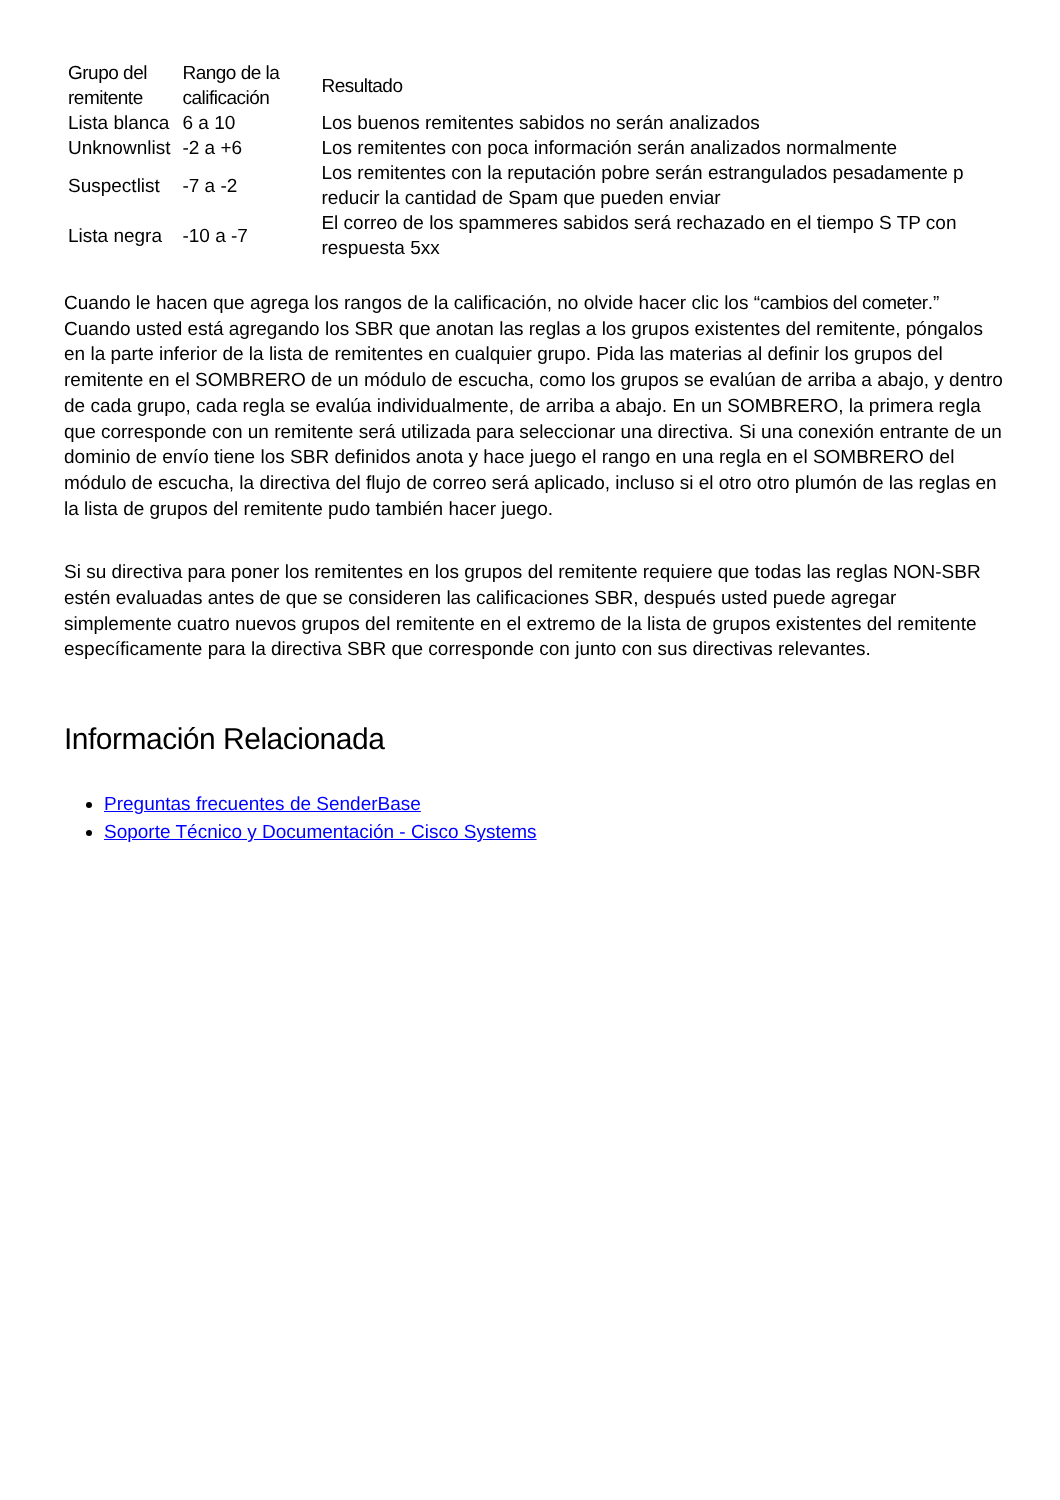| Grupo del remitente | Rango de la calificación | Resultado |
| --- | --- | --- |
| Lista blanca | 6 a 10 | Los buenos remitentes sabidos no serán analizados |
| Unknownlist | -2 a +6 | Los remitentes con poca información serán analizados normalmente |
| Suspectlist | -7 a -2 | Los remitentes con la reputación pobre serán estrangulados pesadamente p reducir la cantidad de Spam que pueden enviar |
| Lista negra | -10 a -7 | El correo de los spammeres sabidos será rechazado en el tiempo S TP con respuesta 5xx |
Cuando le hacen que agrega los rangos de la calificación, no olvide hacer clic los “cambios del cometer.” Cuando usted está agregando los SBR que anotan las reglas a los grupos existentes del remitente, póngalos en la parte inferior de la lista de remitentes en cualquier grupo. Pida las materias al definir los grupos del remitente en el SOMBRERO de un módulo de escucha, como los grupos se evalúan de arriba a abajo, y dentro de cada grupo, cada regla se evalúa individualmente, de arriba a abajo. En un SOMBRERO, la primera regla que corresponde con un remitente será utilizada para seleccionar una directiva. Si una conexión entrante de un dominio de envío tiene los SBR definidos anota y hace juego el rango en una regla en el SOMBRERO del módulo de escucha, la directiva del flujo de correo será aplicado, incluso si el otro otro plumón de las reglas en la lista de grupos del remitente pudo también hacer juego.
Si su directiva para poner los remitentes en los grupos del remitente requiere que todas las reglas NON-SBR estén evaluadas antes de que se consideren las calificaciones SBR, después usted puede agregar simplemente cuatro nuevos grupos del remitente en el extremo de la lista de grupos existentes del remitente específicamente para la directiva SBR que corresponde con junto con sus directivas relevantes.
Información Relacionada
Preguntas frecuentes de SenderBase
Soporte Técnico y Documentación - Cisco Systems